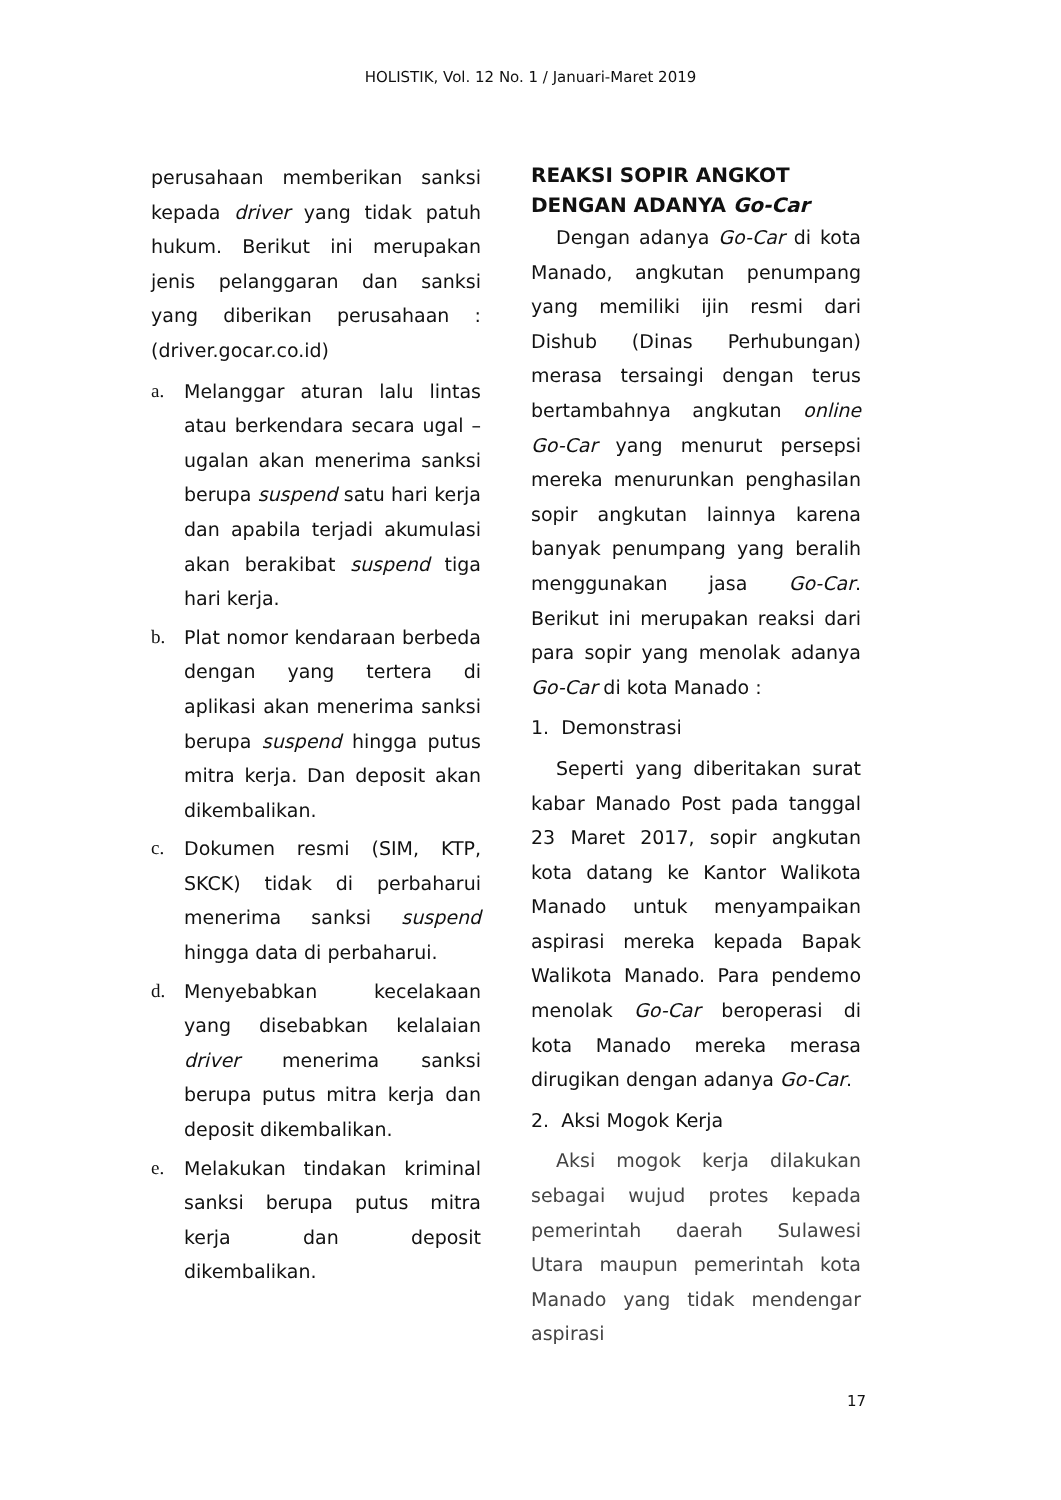HOLISTIK, Vol. 12 No. 1 / Januari-Maret 2019
perusahaan memberikan sanksi kepada driver yang tidak patuh hukum. Berikut ini merupakan jenis pelanggaran dan sanksi yang diberikan perusahaan : (driver.gocar.co.id)
a. Melanggar aturan lalu lintas atau berkendara secara ugal – ugalan akan menerima sanksi berupa suspend satu hari kerja dan apabila terjadi akumulasi akan berakibat suspend tiga hari kerja.
b. Plat nomor kendaraan berbeda dengan yang tertera di aplikasi akan menerima sanksi berupa suspend hingga putus mitra kerja. Dan deposit akan dikembalikan.
c. Dokumen resmi (SIM, KTP, SKCK) tidak di perbaharui menerima sanksi suspend hingga data di perbaharui.
d. Menyebabkan kecelakaan yang disebabkan kelalaian driver menerima sanksi berupa putus mitra kerja dan deposit dikembalikan.
e. Melakukan tindakan kriminal sanksi berupa putus mitra kerja dan deposit dikembalikan.
REAKSI SOPIR ANGKOT DENGAN ADANYA Go-Car
Dengan adanya Go-Car di kota Manado, angkutan penumpang yang memiliki ijin resmi dari Dishub (Dinas Perhubungan) merasa tersaingi dengan terus bertambahnya angkutan online Go-Car yang menurut persepsi mereka menurunkan penghasilan sopir angkutan lainnya karena banyak penumpang yang beralih menggunakan jasa Go-Car. Berikut ini merupakan reaksi dari para sopir yang menolak adanya Go-Car di kota Manado :
1. Demonstrasi
Seperti yang diberitakan surat kabar Manado Post pada tanggal 23 Maret 2017, sopir angkutan kota datang ke Kantor Walikota Manado untuk menyampaikan aspirasi mereka kepada Bapak Walikota Manado. Para pendemo menolak Go-Car beroperasi di kota Manado mereka merasa dirugikan dengan adanya Go-Car.
2. Aksi Mogok Kerja
Aksi mogok kerja dilakukan sebagai wujud protes kepada pemerintah daerah Sulawesi Utara maupun pemerintah kota Manado yang tidak mendengar aspirasi
17